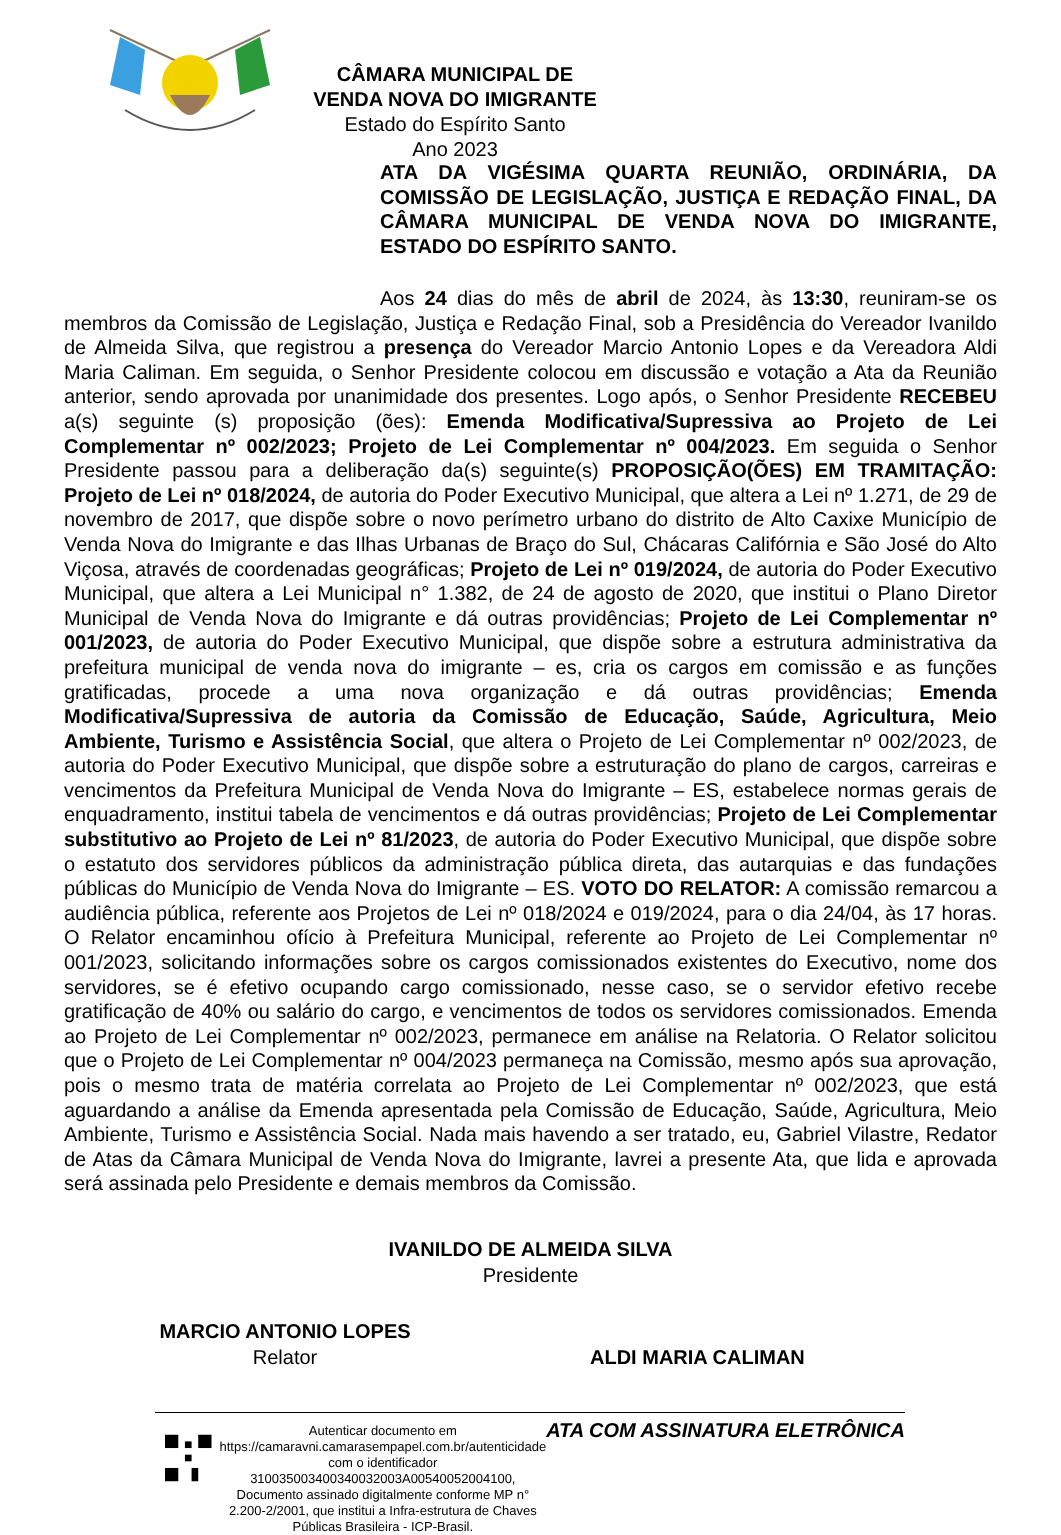CÂMARA MUNICIPAL DE VENDA NOVA DO IMIGRANTE
Estado do Espírito Santo
Ano 2023
ATA DA VIGÉSIMA QUARTA REUNIÃO, ORDINÁRIA, DA COMISSÃO DE LEGISLAÇÃO, JUSTIÇA E REDAÇÃO FINAL, DA CÂMARA MUNICIPAL DE VENDA NOVA DO IMIGRANTE, ESTADO DO ESPÍRITO SANTO.
Aos 24 dias do mês de abril de 2024, às 13:30, reuniram-se os membros da Comissão de Legislação, Justiça e Redação Final, sob a Presidência do Vereador Ivanildo de Almeida Silva, que registrou a presença do Vereador Marcio Antonio Lopes e da Vereadora Aldi Maria Caliman. Em seguida, o Senhor Presidente colocou em discussão e votação a Ata da Reunião anterior, sendo aprovada por unanimidade dos presentes. Logo após, o Senhor Presidente RECEBEU a(s) seguinte (s) proposição (ões): Emenda Modificativa/Supressiva ao Projeto de Lei Complementar nº 002/2023; Projeto de Lei Complementar nº 004/2023. Em seguida o Senhor Presidente passou para a deliberação da(s) seguinte(s) PROPOSIÇÃO(ÕES) EM TRAMITAÇÃO: Projeto de Lei nº 018/2024, de autoria do Poder Executivo Municipal, que altera a Lei nº 1.271, de 29 de novembro de 2017, que dispõe sobre o novo perímetro urbano do distrito de Alto Caxixe Município de Venda Nova do Imigrante e das Ilhas Urbanas de Braço do Sul, Chácaras Califórnia e São José do Alto Viçosa, através de coordenadas geográficas; Projeto de Lei nº 019/2024, de autoria do Poder Executivo Municipal, que altera a Lei Municipal n° 1.382, de 24 de agosto de 2020, que institui o Plano Diretor Municipal de Venda Nova do Imigrante e dá outras providências; Projeto de Lei Complementar nº 001/2023, de autoria do Poder Executivo Municipal, que dispõe sobre a estrutura administrativa da prefeitura municipal de venda nova do imigrante – es, cria os cargos em comissão e as funções gratificadas, procede a uma nova organização e dá outras providências; Emenda Modificativa/Supressiva de autoria da Comissão de Educação, Saúde, Agricultura, Meio Ambiente, Turismo e Assistência Social, que altera o Projeto de Lei Complementar nº 002/2023, de autoria do Poder Executivo Municipal, que dispõe sobre a estruturação do plano de cargos, carreiras e vencimentos da Prefeitura Municipal de Venda Nova do Imigrante – ES, estabelece normas gerais de enquadramento, institui tabela de vencimentos e dá outras providências; Projeto de Lei Complementar substitutivo ao Projeto de Lei nº 81/2023, de autoria do Poder Executivo Municipal, que dispõe sobre o estatuto dos servidores públicos da administração pública direta, das autarquias e das fundações públicas do Município de Venda Nova do Imigrante – ES. VOTO DO RELATOR: A comissão remarcou a audiência pública, referente aos Projetos de Lei nº 018/2024 e 019/2024, para o dia 24/04, às 17 horas. O Relator encaminhou ofício à Prefeitura Municipal, referente ao Projeto de Lei Complementar nº 001/2023, solicitando informações sobre os cargos comissionados existentes do Executivo, nome dos servidores, se é efetivo ocupando cargo comissionado, nesse caso, se o servidor efetivo recebe gratificação de 40% ou salário do cargo, e vencimentos de todos os servidores comissionados. Emenda ao Projeto de Lei Complementar nº 002/2023, permanece em análise na Relatoria. O Relator solicitou que o Projeto de Lei Complementar nº 004/2023 permaneça na Comissão, mesmo após sua aprovação, pois o mesmo trata de matéria correlata ao Projeto de Lei Complementar nº 002/2023, que está aguardando a análise da Emenda apresentada pela Comissão de Educação, Saúde, Agricultura, Meio Ambiente, Turismo e Assistência Social. Nada mais havendo a ser tratado, eu, Gabriel Vilastre, Redator de Atas da Câmara Municipal de Venda Nova do Imigrante, lavrei a presente Ata, que lida e aprovada será assinada pelo Presidente e demais membros da Comissão.
IVANILDO DE ALMEIDA SILVA
Presidente
MARCIO ANTONIO LOPES
Relator
ALDI MARIA CALIMAN
Autenticar documento em https://camaravni.camarasempapel.com.br/autenticidade
com o identificador 310035003400340032003A00540052004100, Documento assinado digitalmente conforme MP n° 2.200-2/2001, que institui a Infra-estrutura de Chaves Públicas Brasileira - ICP-Brasil.
ATA COM ASSINATURA ELETRÔNICA